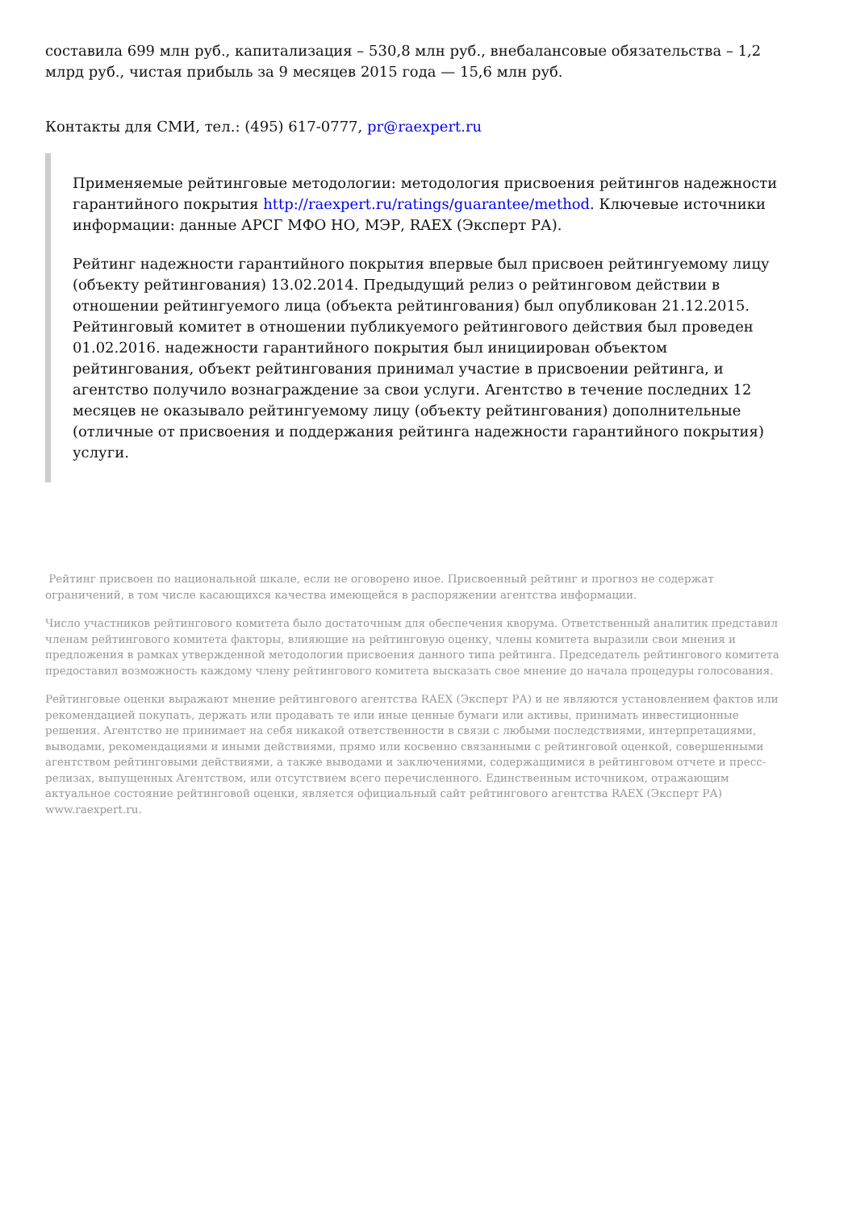составила 699 млн руб., капитализация – 530,8 млн руб., внебалансовые обязательства – 1,2 млрд руб., чистая прибыль за 9 месяцев 2015 года — 15,6 млн руб.
Контакты для СМИ, тел.: (495) 617-0777, pr@raexpert.ru
Применяемые рейтинговые методологии: методология присвоения рейтингов надежности гарантийного покрытия http://raexpert.ru/ratings/guarantee/method. Ключевые источники информации: данные АРСГ МФО НО, МЭР, RAEX (Эксперт РА).
Рейтинг надежности гарантийного покрытия впервые был присвоен рейтингуемому лицу (объекту рейтингования) 13.02.2014. Предыдущий релиз о рейтинговом действии в отношении рейтингуемого лица (объекта рейтингования) был опубликован 21.12.2015. Рейтинговый комитет в отношении публикуемого рейтингового действия был проведен 01.02.2016. надежности гарантийного покрытия был инициирован объектом рейтингования, объект рейтингования принимал участие в присвоении рейтинга, и агентство получило вознаграждение за свои услуги. Агентство в течение последних 12 месяцев не оказывало рейтингуемому лицу (объекту рейтингования) дополнительные (отличные от присвоения и поддержания рейтинга надежности гарантийного покрытия) услуги.
Рейтинг присвоен по национальной шкале, если не оговорено иное. Присвоенный рейтинг и прогноз не содержат ограничений, в том числе касающихся качества имеющейся в распоряжении агентства информации.
Число участников рейтингового комитета было достаточным для обеспечения кворума. Ответственный аналитик представил членам рейтингового комитета факторы, влияющие на рейтинговую оценку, члены комитета выразили свои мнения и предложения в рамках утвержденной методологии присвоения данного типа рейтинга. Председатель рейтингового комитета предоставил возможность каждому члену рейтингового комитета высказать свое мнение до начала процедуры голосования.
Рейтинговые оценки выражают мнение рейтингового агентства RAEX (Эксперт РА) и не являются установлением фактов или рекомендацией покупать, держать или продавать те или иные ценные бумаги или активы, принимать инвестиционные решения. Агентство не принимает на себя никакой ответственности в связи с любыми последствиями, интерпретациями, выводами, рекомендациями и иными действиями, прямо или косвенно связанными с рейтинговой оценкой, совершенными агентством рейтинговыми действиями, а также выводами и заключениями, содержащимися в рейтинговом отчете и пресс-релизах, выпущенных Агентством, или отсутствием всего перечисленного. Единственным источником, отражающим актуальное состояние рейтинговой оценки, является официальный сайт рейтингового агентства RAEX (Эксперт РА) www.raexpert.ru.